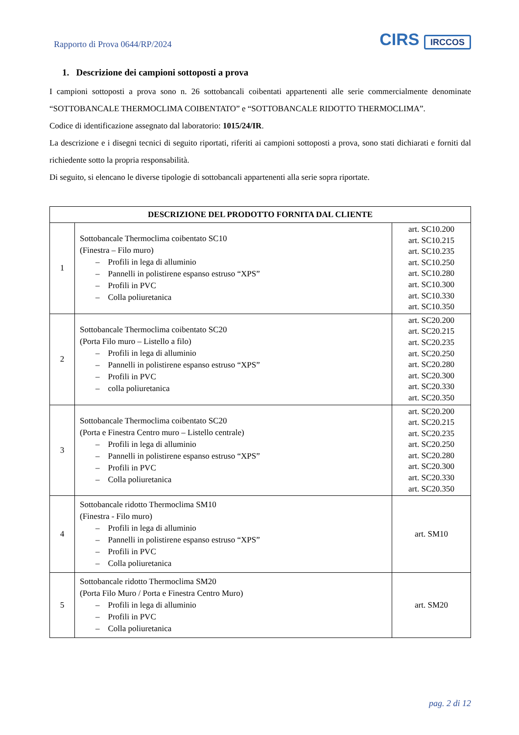Rapporto di Prova 0644/RP/2024
CIRS IRCCOS
1. Descrizione dei campioni sottoposti a prova
I campioni sottoposti a prova sono n. 26 sottobancali coibentati appartenenti alle serie commercialmente denominate “SOTTOBANCALE THERMOCLIMA COIBENTATO” e “SOTTOBANCALE RIDOTTO THERMOCLIMA”.
Codice di identificazione assegnato dal laboratorio: 1015/24/IR.
La descrizione e i disegni tecnici di seguito riportati, riferiti ai campioni sottoposti a prova, sono stati dichiarati e forniti dal richiedente sotto la propria responsabilità.
Di seguito, si elencano le diverse tipologie di sottobancali appartenenti alla serie sopra riportate.
| DESCRIZIONE DEL PRODOTTO FORNITA DAL CLIENTE | | |
| --- | --- | --- |
| 1 | Sottobancale Thermoclima coibentato SC10 (Finestra – Filo muro) – Profili in lega di alluminio – Pannelli in polistirene espanso estruso “XPS” – Profili in PVC – Colla poliuretanica | art. SC10.200 art. SC10.215 art. SC10.235 art. SC10.250 art. SC10.280 art. SC10.300 art. SC10.330 art. SC10.350 |
| 2 | Sottobancale Thermoclima coibentato SC20 (Porta Filo muro – Listello a filo) – Profili in lega di alluminio – Pannelli in polistirene espanso estruso “XPS” – Profili in PVC – colla poliuretanica | art. SC20.200 art. SC20.215 art. SC20.235 art. SC20.250 art. SC20.280 art. SC20.300 art. SC20.330 art. SC20.350 |
| 3 | Sottobancale Thermoclima coibentato SC20 (Porta e Finestra Centro muro – Listello centrale) – Profili in lega di alluminio – Pannelli in polistirene espanso estruso “XPS” – Profili in PVC – Colla poliuretanica | art. SC20.200 art. SC20.215 art. SC20.235 art. SC20.250 art. SC20.280 art. SC20.300 art. SC20.330 art. SC20.350 |
| 4 | Sottobancale ridotto Thermoclima SM10 (Finestra - Filo muro) – Profili in lega di alluminio – Pannelli in polistirene espanso estruso “XPS” – Profili in PVC – Colla poliuretanica | art. SM10 |
| 5 | Sottobancale ridotto Thermoclima SM20 (Porta Filo Muro / Porta e Finestra Centro Muro) – Profili in lega di alluminio – Profili in PVC – Colla poliuretanica | art. SM20 |
pag. 2 di 12